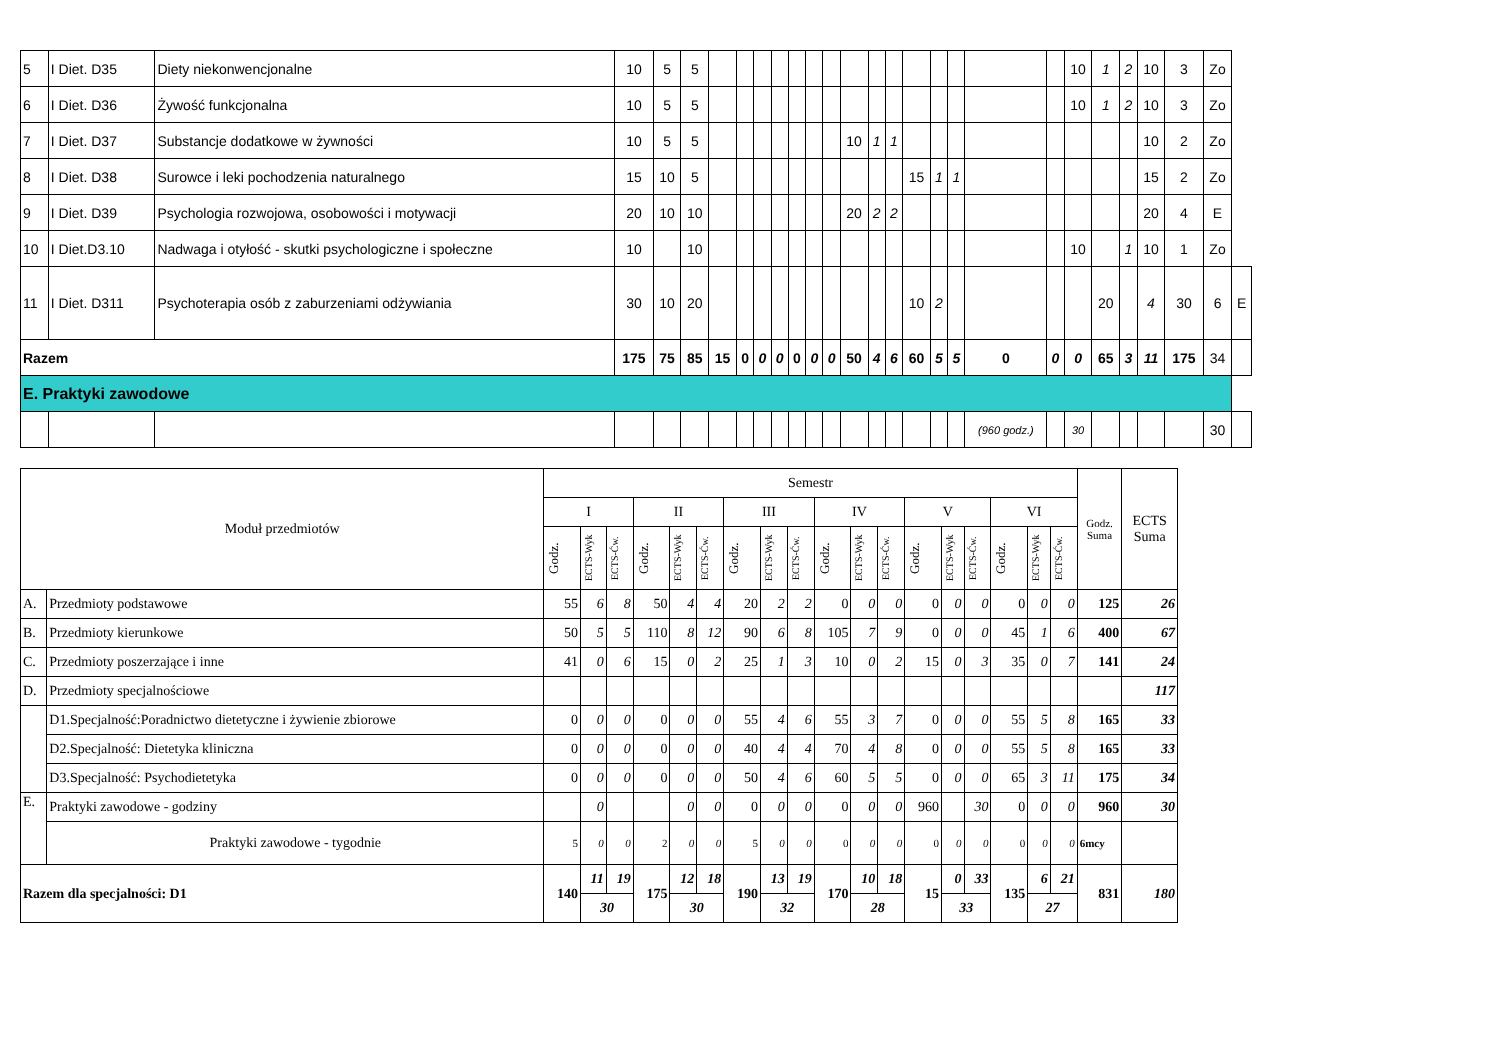| 5 | I Diet. D35 | Diety niekonwencjonalne | 10 | 5 | 5 | | | | | | | | | | | | | | | | 10 | 1 | 2 | 10 | 3 | Zo | |
| 6 | I Diet. D36 | Żywość funkcjonalna | 10 | 5 | 5 | | | | | | | | | | | | | | | | 10 | 1 | 2 | 10 | 3 | Zo | |
| 7 | I Diet. D37 | Substancje dodatkowe w żywności | 10 | 5 | 5 | | | | | | | | 10 | 1 | 1 | | | | | | | | | 10 | 2 | Zo | |
| 8 | I Diet. D38 | Surowce i leki pochodzenia naturalnego | 15 | 10 | 5 | | | | | | | | | | | 15 | 1 | 1 | | | | | | 15 | 2 | Zo | |
| 9 | I Diet. D39 | Psychologia rozwojowa, osobowości i motywacji | 20 | 10 | 10 | | | | | | | | 20 | 2 | 2 | | | | | | | | | 20 | 4 | E | |
| 10 | I Diet.D3.10 | Nadwaga i otyłość - skutki psychologiczne i społeczne | 10 | | 10 | | | | | | | | | | | | | | | | 10 | | 1 | 10 | 1 | Zo | |
| 11 | I Diet. D311 | Psychoterapia osób z zaburzeniami odżywiania | 30 | 10 | 20 | | | | | | | | | | | 10 | 2 | | | | | 20 | | 4 | 30 | 6 | E |
| Razem | | | 175 | 75 | 85 | 15 | 0 | 0 | 0 | 0 | 0 | 0 | 50 | 4 | 6 | 60 | 5 | 5 | 0 | 0 | 0 | 65 | 3 | 11 | 175 | 34 | |
| E. Praktyki zawodowe | | | | | | | | | | | | | | | | | | | | | | | | | | | |
| | | | | | | | | | | | | | | | | | | | (960 godz.) | | 30 | | | | | 30 | |
| Moduł przedmiotów | | Semestr | | | | | | | | | | | | | | | | | | Godz. Suma | ECTS Suma |
| --- | --- | --- | --- | --- | --- | --- | --- | --- | --- | --- | --- | --- | --- | --- | --- | --- | --- | --- | --- | --- | --- |
| | | I | | | II | | | III | | | IV | | | V | | | VI | | | | |
| | | Godz. | ECTS-Wyk | ECTS-Ćw. | Godz. | ECTS-Wyk | ECTS-Ćw. | Godz. | ECTS-Wyk | ECTS-Ćw. | Godz. | ECTS-Wyk | ECTS-Ćw. | Godz. | ECTS-Wyk | ECTS-Ćw. | Godz. | ECTS-Wyk | ECTS-Ćw. | | |
| A. | Przedmioty podstawowe | 55 | 6 | 8 | 50 | 4 | 4 | 20 | 2 | 2 | 0 | 0 | 0 | 0 | 0 | 0 | 0 | 0 | 0 | 125 | 26 |
| B. | Przedmioty kierunkowe | 50 | 5 | 5 | 110 | 8 | 12 | 90 | 6 | 8 | 105 | 7 | 9 | 0 | 0 | 0 | 45 | 1 | 6 | 400 | 67 |
| C. | Przedmioty poszerzające i inne | 41 | 0 | 6 | 15 | 0 | 2 | 25 | 1 | 3 | 10 | 0 | 2 | 15 | 0 | 3 | 35 | 0 | 7 | 141 | 24 |
| D. | Przedmioty specjalnościowe | | | | | | | | | | | | | | | | | | | | 117 |
| | D1.Specjalność:Poradnictwo dietetyczne i żywienie zbiorowe | 0 | 0 | 0 | 0 | 0 | 0 | 55 | 4 | 6 | 55 | 3 | 7 | 0 | 0 | 0 | 55 | 5 | 8 | 165 | 33 |
| | D2.Specjalność: Dietetyka kliniczna | 0 | 0 | 0 | 0 | 0 | 0 | 40 | 4 | 4 | 70 | 4 | 8 | 0 | 0 | 0 | 55 | 5 | 8 | 165 | 33 |
| | D3.Specjalność: Psychodietetyka | 0 | 0 | 0 | 0 | 0 | 0 | 50 | 4 | 6 | 60 | 5 | 5 | 0 | 0 | 0 | 65 | 3 | 11 | 175 | 34 |
| E. | Praktyki zawodowe - godziny | | 0 | | | 0 | 0 | 0 | 0 | 0 | 0 | 0 | 0 | 960 | | 30 | 0 | 0 | 0 | 960 | 30 |
| | Praktyki zawodowe - tygodnie | 5 | 0 | 0 | 2 | 0 | 0 | 5 | 0 | 0 | 0 | 0 | 0 | 0 | 0 | 0 | 0 | 0 | 0 | 6mcy | |
| Razem dla specjalności: D1 | | 140 | 11 | 19 | 175 | 12 | 18 | 190 | 13 | 19 | 170 | 10 | 18 | 15 | 0 | 33 | 135 | 6 | 21 | 831 | 180 |
| | | | 30 | | | 30 | | | 32 | | | 28 | | | 33 | | | 27 | | | |